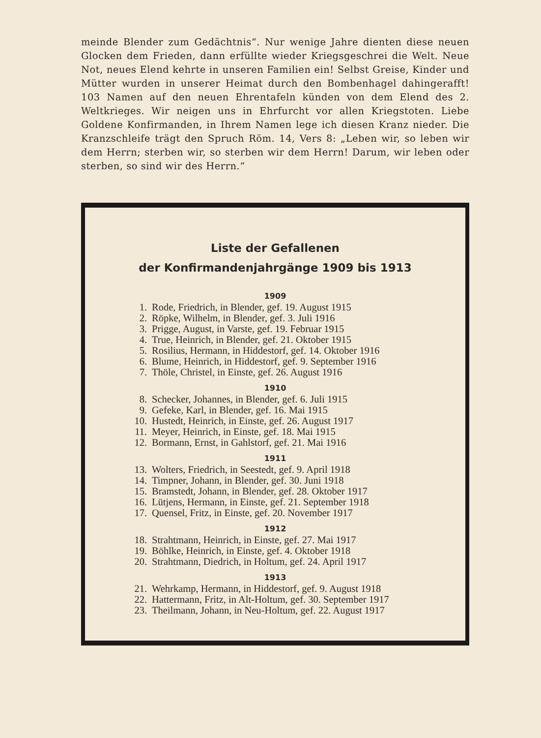meinde Blender zum Gedächtnis“. Nur wenige Jahre dienten diese neuen Glocken dem Frieden, dann erfüllte wieder Kriegsgeschrei die Welt. Neue Not, neues Elend kehrte in unseren Familien ein! Selbst Greise, Kinder und Mütter wurden in unserer Heimat durch den Bombenhagel dahingerafft! 103 Namen auf den neuen Ehrentafeln künden von dem Elend des 2. Weltkrieges. Wir neigen uns in Ehrfurcht vor allen Kriegstoten. Liebe Goldene Konfirmanden, in Ihrem Namen lege ich diesen Kranz nieder. Die Kranzschleife trägt den Spruch Röm. 14, Vers 8: „Leben wir, so leben wir dem Herrn; sterben wir, so sterben wir dem Herrn! Darum, wir leben oder sterben, so sind wir des Herrn.“
Liste der Gefallenen
der Konfirmandenjahrgänge 1909 bis 1913
1909
1. Rode, Friedrich, in Blender, gef. 19. August 1915
2. Röpke, Wilhelm, in Blender, gef. 3. Juli 1916
3. Prigge, August, in Varste, gef. 19. Februar 1915
4. True, Heinrich, in Blender, gef. 21. Oktober 1915
5. Rosilius, Hermann, in Hiddestorf, gef. 14. Oktober 1916
6. Blume, Heinrich, in Hiddestorf, gef. 9. September 1916
7. Thöle, Christel, in Einste, gef. 26. August 1916
1910
8. Schecker, Johannes, in Blender, gef. 6. Juli 1915
9. Gefeke, Karl, in Blender, gef. 16. Mai 1915
10. Hustedt, Heinrich, in Einste, gef. 26. August 1917
11. Meyer, Heinrich, in Einste, gef. 18. Mai 1915
12. Bormann, Ernst, in Gahlstorf, gef. 21. Mai 1916
1911
13. Wolters, Friedrich, in Seestedt, gef. 9. April 1918
14. Timpner, Johann, in Blender, gef. 30. Juni 1918
15. Bramstedt, Johann, in Blender, gef. 28. Oktober 1917
16. Lütjens, Hermann, in Einste, gef. 21. September 1918
17. Quensel, Fritz, in Einste, gef. 20. November 1917
1912
18. Strahtmann, Heinrich, in Einste, gef. 27. Mai 1917
19. Böhlke, Heinrich, in Einste, gef. 4. Oktober 1918
20. Strahtmann, Diedrich, in Holtum, gef. 24. April 1917
1913
21. Wehrkamp, Hermann, in Hiddestorf, gef. 9. August 1918
22. Hattermann, Fritz, in Alt-Holtum, gef. 30. September 1917
23. Theilmann, Johann, in Neu-Holtum, gef. 22. August 1917